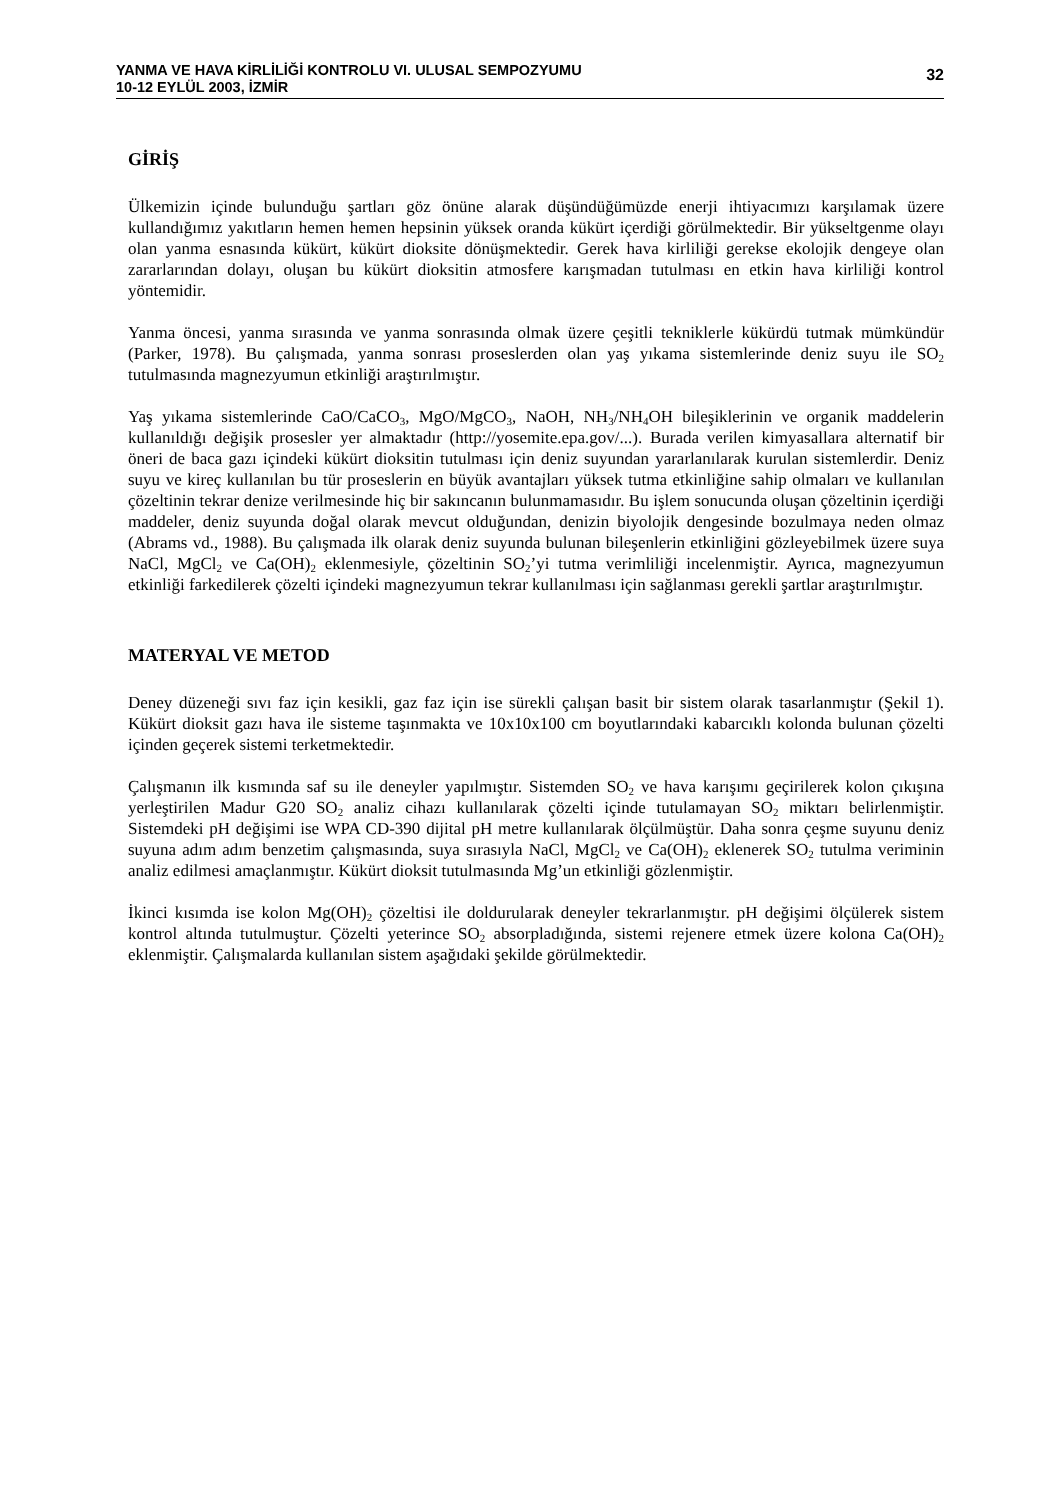YANMA VE HAVA KİRLİLİĞİ KONTROLU VI. ULUSAL SEMPOZYUMU
10-12 EYLÜL 2003, İZMİR
32
GİRİŞ
Ülkemizin içinde bulunduğu şartları göz önüne alarak düşündüğümüzde enerji ihtiyacımızı karşılamak üzere kullandığımız yakıtların hemen hemen hepsinin yüksek oranda kükürt içerdiği görülmektedir. Bir yükseltgenme olayı olan yanma esnasında kükürt, kükürt dioksite dönüşmektedir. Gerek hava kirliliği gerekse ekolojik dengeye olan zararlarından dolayı, oluşan bu kükürt dioksitin atmosfere karışmadan tutulması en etkin hava kirliliği kontrol yöntemidir.
Yanma öncesi, yanma sırasında ve yanma sonrasında olmak üzere çeşitli tekniklerle kükürdü tutmak mümkündür (Parker, 1978). Bu çalışmada, yanma sonrası proseslerden olan yaş yıkama sistemlerinde deniz suyu ile SO<sub>2</sub> tutulmasında magnezyumun etkinliği araştırılmıştır.
Yaş yıkama sistemlerinde CaO/CaCO<sub>3</sub>, MgO/MgCO<sub>3</sub>, NaOH, NH<sub>3</sub>/NH<sub>4</sub>OH bileşiklerinin ve organik maddelerin kullanıldığı değişik prosesler yer almaktadır (http://yosemite.epa.gov/...). Burada verilen kimyasallara alternatif bir öneri de baca gazı içindeki kükürt dioksitin tutulması için deniz suyundan yararlanılarak kurulan sistemlerdir. Deniz suyu ve kireç kullanılan bu tür proseslerin en büyük avantajları yüksek tutma etkinliğine sahip olmaları ve kullanılan çözeltinin tekrar denize verilmesinde hiç bir sakıncanın bulunmamasıdır. Bu işlem sonucunda oluşan çözeltinin içerdiği maddeler, deniz suyunda doğal olarak mevcut olduğundan, denizin biyolojik dengesinde bozulmaya neden olmaz (Abrams vd., 1988). Bu çalışmada ilk olarak deniz suyunda bulunan bileşenlerin etkinliğini gözleyebilmek üzere suya NaCl, MgCl<sub>2</sub> ve Ca(OH)<sub>2</sub> eklenmesiyle, çözeltinin SO<sub>2</sub>’yi tutma verimliliği incelenmiştir. Ayrıca, magnezyumun etkinliği farkedilerek çözelti içindeki magnezyumun tekrar kullanılması için sağlanması gerekli şartlar araştırılmıştır.
MATERYAL VE METOD
Deney düzeneği sıvı faz için kesikli, gaz faz için ise sürekli çalışan basit bir sistem olarak tasarlanmıştır (Şekil 1). Kükürt dioksit gazı hava ile sisteme taşınmakta ve 10x10x100 cm boyutlarındaki kabarcıklı kolonda bulunan çözelti içinden geçerek sistemi terketmektedir.
Çalışmanın ilk kısmında saf su ile deneyler yapılmıştır. Sistemden SO<sub>2</sub> ve hava karışımı geçirilerek kolon çıkışına yerleştirilen Madur G20 SO<sub>2</sub> analiz cihazı kullanılarak çözelti içinde tutulamayan SO<sub>2</sub> miktarı belirlenmiştir. Sistemdeki pH değişimi ise WPA CD-390 dijital pH metre kullanılarak ölçülmüştür. Daha sonra çeşme suyunu deniz suyuna adım adım benzetim çalışmasında, suya sırasıyla NaCl, MgCl<sub>2</sub> ve Ca(OH)<sub>2</sub> eklenerek SO<sub>2</sub> tutulma veriminin analiz edilmesi amaçlanmıştır. Kükürt dioksit tutulmasında Mg’un etkinliği gözlenmiştir.
İkinci kısımda ise kolon Mg(OH)<sub>2</sub> çözeltisi ile doldurularak deneyler tekrarlanmıştır. pH değişimi ölçülerek sistem kontrol altında tutulmuştur. Çözelti yeterince SO<sub>2</sub> absorpladığında, sistemi rejenere etmek üzere kolona Ca(OH)<sub>2</sub> eklenmiştir. Çalışmalarda kullanılan sistem aşağıdaki şekilde görülmektedir.